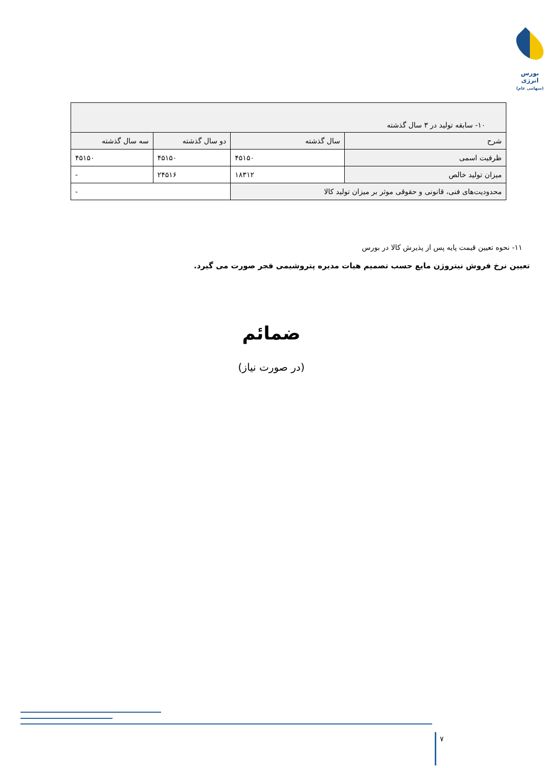بورس انرژی
(سهامی عام)
| ۱۰- سابقه تولید در ۳ سال گذشته | | | |
| --- | --- | --- | --- |
| شرح | سال گذشته | دو سال گذشته | سه سال گذشته |
| ظرفیت اسمی | ۴۵۱۵۰ | ۴۵۱۵۰ | ۴۵۱۵۰ |
| میزان تولید خالص | ۱۸۳۱۲ | ۲۴۵۱۶ | - |
| محدودیت‌های فنی، قانونی و حقوقی موثر بر میزان تولید کالا | | - | |
۱۱- نحوه تعیین قیمت پایه پس از پذیرش کالا در بورس
تعیین نرخ فروش نیتروژن مایع حسب تصمیم هیات مدیره پتروشیمی فجر صورت می گیرد.
ضمائم
(در صورت نیاز)
۷